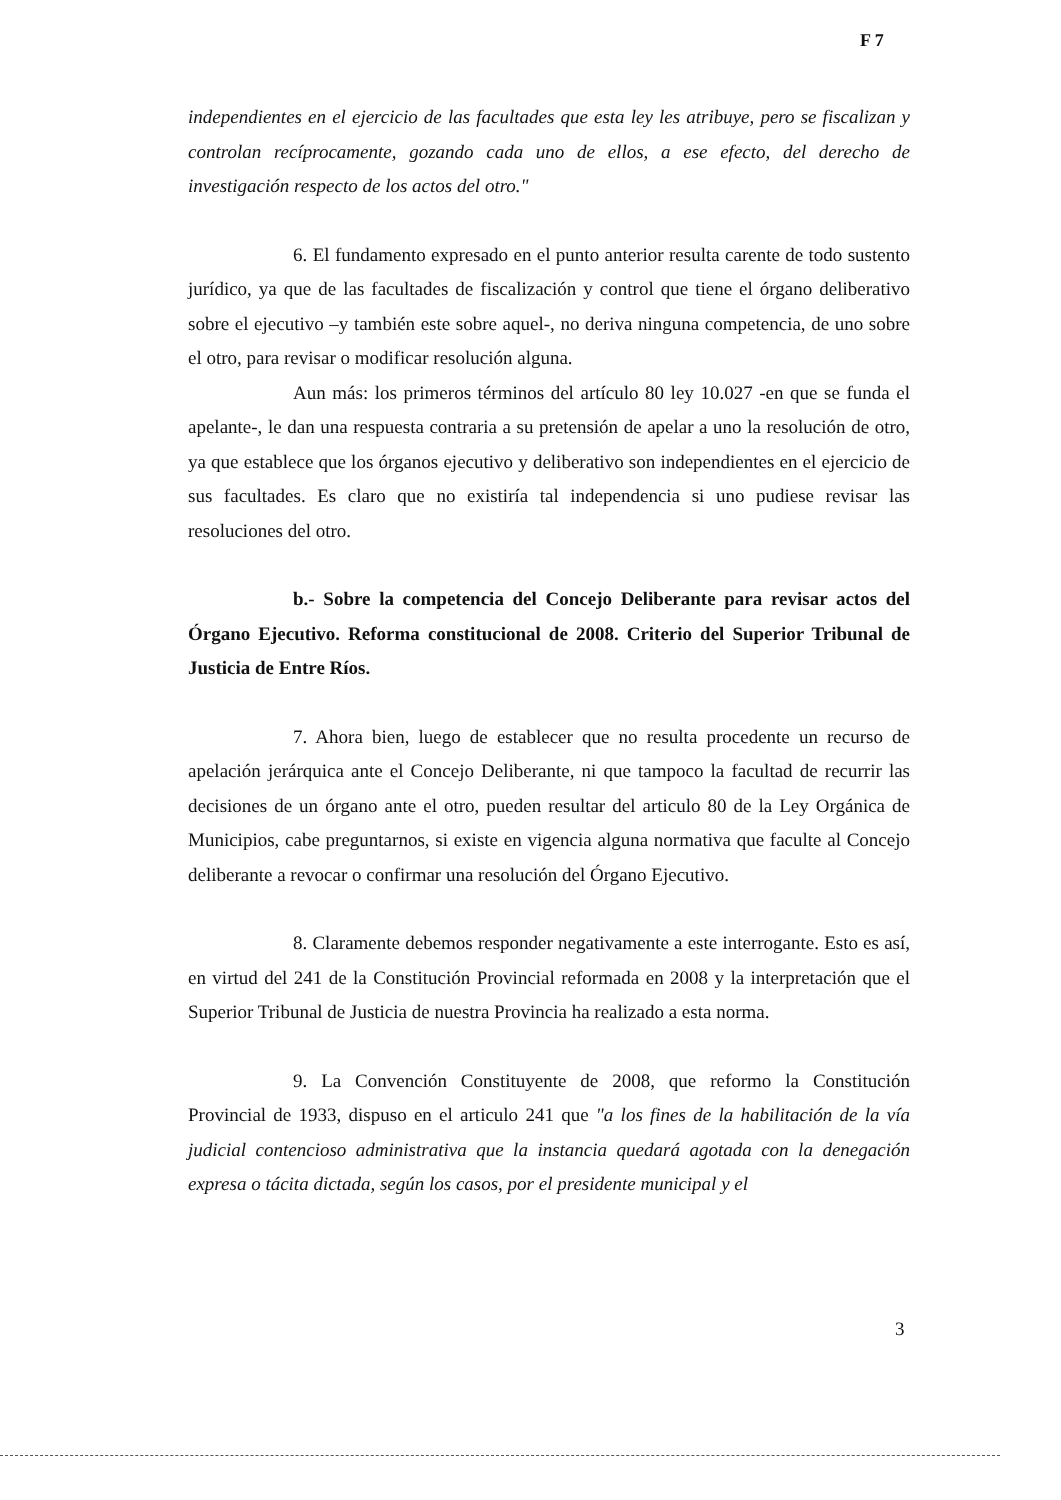F 7
independientes en el ejercicio de las facultades que esta ley les atribuye, pero se fiscalizan y controlan recíprocamente, gozando cada uno de ellos, a ese efecto, del derecho de investigación respecto de los actos del otro."
6. El fundamento expresado en el punto anterior resulta carente de todo sustento jurídico, ya que de las facultades de fiscalización y control que tiene el órgano deliberativo sobre el ejecutivo –y también este sobre aquel-, no deriva ninguna competencia, de uno sobre el otro, para revisar o modificar resolución alguna.
Aun más: los primeros términos del artículo 80 ley 10.027 -en que se funda el apelante-, le dan una respuesta contraria a su pretensión de apelar a uno la resolución de otro, ya que establece que los órganos ejecutivo y deliberativo son independientes en el ejercicio de sus facultades. Es claro que no existiría tal independencia si uno pudiese revisar las resoluciones del otro.
b.- Sobre la competencia del Concejo Deliberante para revisar actos del Órgano Ejecutivo. Reforma constitucional de 2008. Criterio del Superior Tribunal de Justicia de Entre Ríos.
7. Ahora bien, luego de establecer que no resulta procedente un recurso de apelación jerárquica ante el Concejo Deliberante, ni que tampoco la facultad de recurrir las decisiones de un órgano ante el otro, pueden resultar del articulo 80 de la Ley Orgánica de Municipios, cabe preguntarnos, si existe en vigencia alguna normativa que faculte al Concejo deliberante a revocar o confirmar una resolución del Órgano Ejecutivo.
8. Claramente debemos responder negativamente a este interrogante. Esto es así, en virtud del 241 de la Constitución Provincial reformada en 2008 y la interpretación que el Superior Tribunal de Justicia de nuestra Provincia ha realizado a esta norma.
9. La Convención Constituyente de 2008, que reformo la Constitución Provincial de 1933, dispuso en el articulo 241 que "a los fines de la habilitación de la vía judicial contencioso administrativa que la instancia quedará agotada con la denegación expresa o tácita dictada, según los casos, por el presidente municipal y el
3